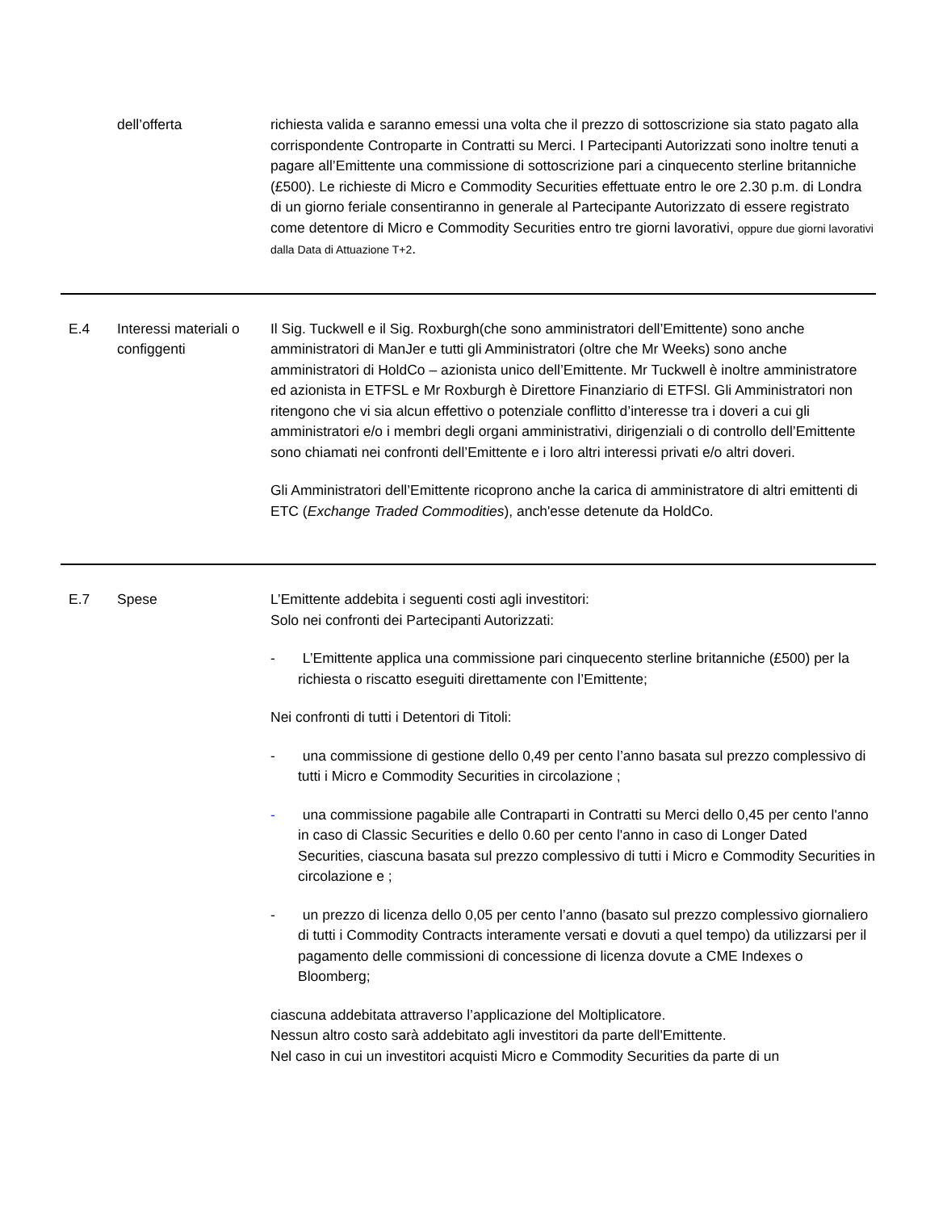| | dell’offerta | richiesta valida e saranno emessi una volta che il prezzo di sottoscrizione sia stato pagato alla corrispondente Controparte in Contratti su Merci. I Partecipanti Autorizzati sono inoltre tenuti a pagare all’Emittente una commissione di sottoscrizione pari a cinquecento sterline britanniche (£500). Le richieste di Micro e Commodity Securities effettuate entro le ore 2.30 p.m. di Londra di un giorno feriale consentiranno in generale al Partecipante Autorizzato di essere registrato come detentore di Micro e Commodity Securities entro tre giorni lavorativi, oppure due giorni lavorativi dalla Data di Attuazione T+2 . |
| E.4 | Interessi materiali o configgenti | Il Sig. Tuckwell e il Sig. Roxburgh(che sono amministratori dell’Emittente) sono anche amministratori di ManJer e tutti gli Amministratori (oltre che Mr Weeks) sono anche amministratori di HoldCo – azionista unico dell’Emittente. Mr Tuckwell è inoltre amministratore ed azionista in ETFSL e Mr Roxburgh è Direttore Finanziario di ETFSl. Gli Amministratori non ritengono che vi sia alcun effettivo o potenziale conflitto d’interesse tra i doveri a cui gli amministratori e/o i membri degli organi amministrativi, dirigenziali o di controllo dell’Emittente sono chiamati nei confronti dell’Emittente e i loro altri interessi privati e/o altri doveri. Gli Amministratori dell’Emittente ricoprono anche la carica di amministratore di altri emittenti di ETC ( Exchange Traded Commodities ), anch'esse detenute da HoldCo. |
| E.7 | Spese | L’Emittente addebita i seguenti costi agli investitori: Solo nei confronti dei Partecipanti Autorizzati: - L’Emittente applica una commissione pari cinquecento sterline britanniche (£500) per la richiesta o riscatto eseguiti direttamente con l’Emittente; Nei confronti di tutti i Detentori di Titoli: - una commissione di gestione dello 0,49 per cento l’anno basata sul prezzo complessivo di tutti i Micro e Commodity Securities in circolazione ; - una commissione pagabile alle Contraparti in Contratti su Merci dello 0,45 per cento l'anno in caso di Classic Securities e dello 0.60 per cento l'anno in caso di Longer Dated Securities, ciascuna basata sul prezzo complessivo di tutti i Micro e Commodity Securities in circolazione e ; - un prezzo di licenza dello 0,05 per cento l’anno (basato sul prezzo complessivo giornaliero di tutti i Commodity Contracts interamente versati e dovuti a quel tempo) da utilizzarsi per il pagamento delle commissioni di concessione di licenza dovute a CME Indexes o Bloomberg; ciascuna addebitata attraverso l’applicazione del Moltiplicatore. Nessun altro costo sarà addebitato agli investitori da parte dell'Emittente. Nel caso in cui un investitori acquisti Micro e Commodity Securities da parte di un |